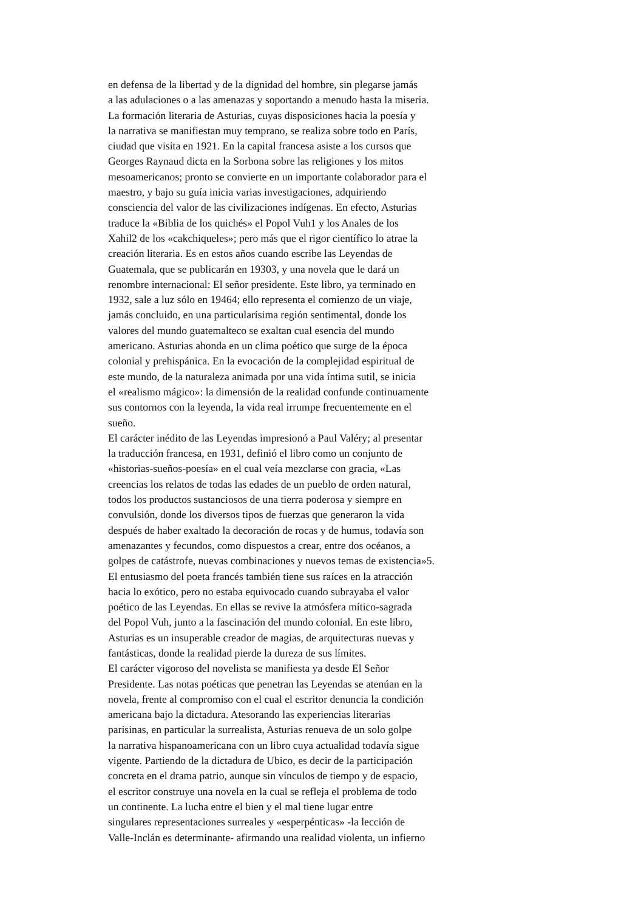en defensa de la libertad y de la dignidad del hombre, sin plegarse jamás
a las adulaciones o a las amenazas y soportando a menudo hasta la miseria.
La formación literaria de Asturias, cuyas disposiciones hacia la poesía y
la narrativa se manifiestan muy temprano, se realiza sobre todo en París,
ciudad que visita en 1921. En la capital francesa asiste a los cursos que
Georges Raynaud dicta en la Sorbona sobre las religiones y los mitos
mesoamericanos; pronto se convierte en un importante colaborador para el
maestro, y bajo su guía inicia varias investigaciones, adquiriendo
consciencia del valor de las civilizaciones indígenas. En efecto, Asturias
traduce la «Biblia de los quichés» el Popol Vuh1 y los Anales de los
Xahil2 de los «cakchiqueles»; pero más que el rigor científico lo atrae la
creación literaria. Es en estos años cuando escribe las Leyendas de
Guatemala, que se publicarán en 19303, y una novela que le dará un
renombre internacional: El señor presidente. Este libro, ya terminado en
1932, sale a luz sólo en 19464; ello representa el comienzo de un viaje,
jamás concluido, en una particularísima región sentimental, donde los
valores del mundo guatemalteco se exaltan cual esencia del mundo
americano. Asturias ahonda en un clima poético que surge de la época
colonial y prehispánica. En la evocación de la complejidad espiritual de
este mundo, de la naturaleza animada por una vida íntima sutil, se inicia
el «realismo mágico»: la dimensión de la realidad confunde continuamente
sus contornos con la leyenda, la vida real irrumpe frecuentemente en el
sueño.
El carácter inédito de las Leyendas impresionó a Paul Valéry; al presentar
la traducción francesa, en 1931, definió el libro como un conjunto de
«historias-sueños-poesía» en el cual veía mezclarse con gracia, «Las
creencias los relatos de todas las edades de un pueblo de orden natural,
todos los productos sustanciosos de una tierra poderosa y siempre en
convulsión, donde los diversos tipos de fuerzas que generaron la vida
después de haber exaltado la decoración de rocas y de humus, todavía son
amenazantes y fecundos, como dispuestos a crear, entre dos océanos, a
golpes de catástrofe, nuevas combinaciones y nuevos temas de existencia»5.
El entusiasmo del poeta francés también tiene sus raíces en la atracción
hacia lo exótico, pero no estaba equivocado cuando subrayaba el valor
poético de las Leyendas. En ellas se revive la atmósfera mítico-sagrada
del Popol Vuh, junto a la fascinación del mundo colonial. En este libro,
Asturias es un insuperable creador de magias, de arquitecturas nuevas y
fantásticas, donde la realidad pierde la dureza de sus límites.
El carácter vigoroso del novelista se manifiesta ya desde El Señor
Presidente. Las notas poéticas que penetran las Leyendas se atenúan en la
novela, frente al compromiso con el cual el escritor denuncia la condición
americana bajo la dictadura. Atesorando las experiencias literarias
parisinas, en particular la surrealista, Asturias renueva de un solo golpe
la narrativa hispanoamericana con un libro cuya actualidad todavía sigue
vigente. Partiendo de la dictadura de Ubico, es decir de la participación
concreta en el drama patrio, aunque sin vínculos de tiempo y de espacio,
el escritor construye una novela en la cual se refleja el problema de todo
un continente. La lucha entre el bien y el mal tiene lugar entre
singulares representaciones surreales y «esperpénticas» -la lección de
Valle-Inclán es determinante- afirmando una realidad violenta, un infierno